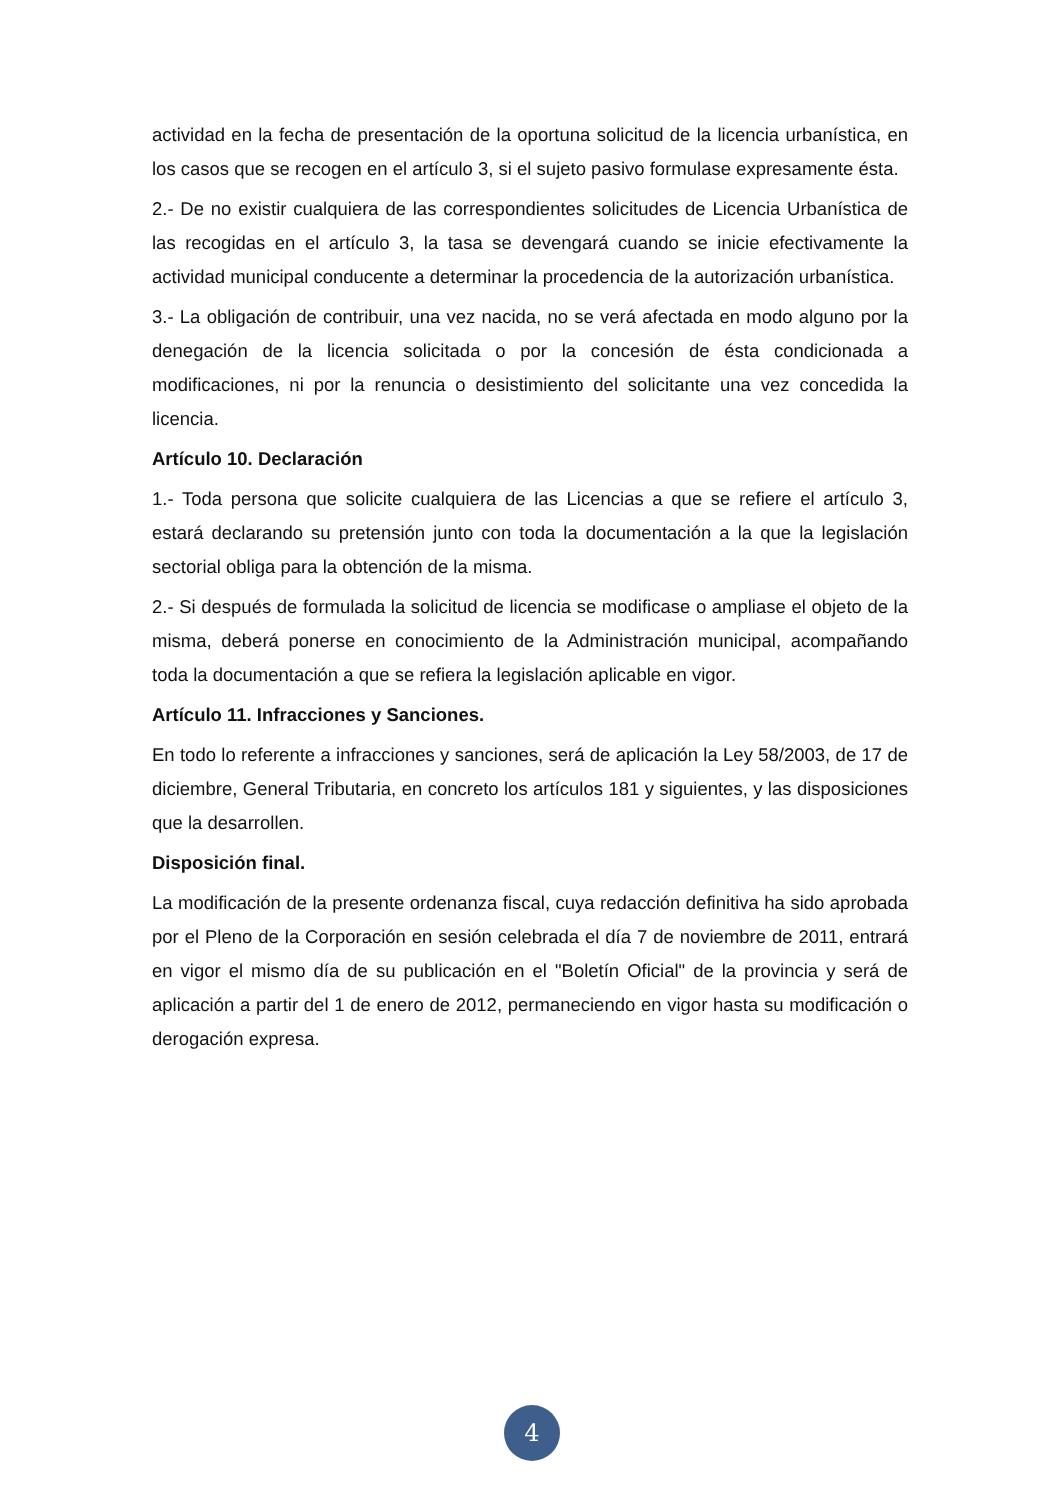actividad en la fecha de presentación de la oportuna solicitud de la licencia urbanística, en los casos que se recogen en el artículo 3, si el sujeto pasivo formulase expresamente ésta.
2.- De no existir cualquiera de las correspondientes solicitudes de Licencia Urbanística de las recogidas en el artículo 3, la tasa se devengará cuando se inicie efectivamente la actividad municipal conducente a determinar la procedencia de la autorización urbanística.
3.- La obligación de contribuir, una vez nacida, no se verá afectada en modo alguno por la denegación de la licencia solicitada o por la concesión de ésta condicionada a modificaciones, ni por la renuncia o desistimiento del solicitante una vez concedida la licencia.
Artículo 10. Declaración
1.- Toda persona que solicite cualquiera de las Licencias a que se refiere el artículo 3, estará declarando su pretensión junto con toda la documentación a la que la legislación sectorial obliga para la obtención de la misma.
2.- Si después de formulada la solicitud de licencia se modificase o ampliase el objeto de la misma, deberá ponerse en conocimiento de la Administración municipal, acompañando toda la documentación a que se refiera la legislación aplicable en vigor.
Artículo 11. Infracciones y Sanciones.
En todo lo referente a infracciones y sanciones, será de aplicación la Ley 58/2003, de 17 de diciembre, General Tributaria, en concreto los artículos 181 y siguientes, y las disposiciones que la desarrollen.
Disposición final.
La modificación de la presente ordenanza fiscal, cuya redacción definitiva ha sido aprobada por el Pleno de la Corporación en sesión celebrada el día 7 de noviembre de 2011, entrará en vigor el mismo día de su publicación en el "Boletín Oficial" de la provincia y será de aplicación a partir del 1 de enero de 2012, permaneciendo en vigor hasta su modificación o derogación expresa.
4